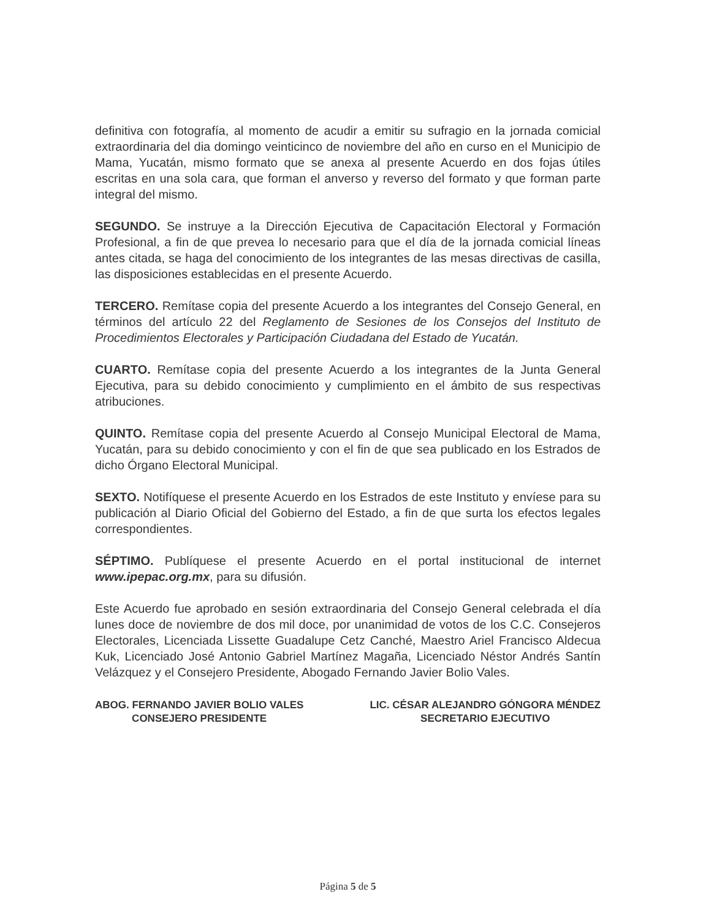definitiva con fotografía, al momento de acudir a emitir su sufragio en la jornada comicial extraordinaria del dia domingo veinticinco de noviembre del año en curso en el Municipio de Mama, Yucatán, mismo formato que se anexa al presente Acuerdo en dos fojas útiles escritas en una sola cara, que forman el anverso y reverso del formato y que forman parte integral del mismo.
SEGUNDO. Se instruye a la Dirección Ejecutiva de Capacitación Electoral y Formación Profesional, a fin de que prevea lo necesario para que el día de la jornada comicial líneas antes citada, se haga del conocimiento de los integrantes de las mesas directivas de casilla, las disposiciones establecidas en el presente Acuerdo.
TERCERO. Remítase copia del presente Acuerdo a los integrantes del Consejo General, en términos del artículo 22 del Reglamento de Sesiones de los Consejos del Instituto de Procedimientos Electorales y Participación Ciudadana del Estado de Yucatán.
CUARTO. Remítase copia del presente Acuerdo a los integrantes de la Junta General Ejecutiva, para su debido conocimiento y cumplimiento en el ámbito de sus respectivas atribuciones.
QUINTO. Remítase copia del presente Acuerdo al Consejo Municipal Electoral de Mama, Yucatán, para su debido conocimiento y con el fin de que sea publicado en los Estrados de dicho Órgano Electoral Municipal.
SEXTO. Notifíquese el presente Acuerdo en los Estrados de este Instituto y envíese para su publicación al Diario Oficial del Gobierno del Estado, a fin de que surta los efectos legales correspondientes.
SÉPTIMO. Publíquese el presente Acuerdo en el portal institucional de internet www.ipepac.org.mx, para su difusión.
Este Acuerdo fue aprobado en sesión extraordinaria del Consejo General celebrada el día lunes doce de noviembre de dos mil doce, por unanimidad de votos de los C.C. Consejeros Electorales, Licenciada Lissette Guadalupe Cetz Canché, Maestro Ariel Francisco Aldecua Kuk, Licenciado José Antonio Gabriel Martínez Magaña, Licenciado Néstor Andrés Santín Velázquez y el Consejero Presidente, Abogado Fernando Javier Bolio Vales.
ABOG. FERNANDO JAVIER BOLIO VALES
CONSEJERO PRESIDENTE
LIC. CÉSAR ALEJANDRO GÓNGORA MÉNDEZ
SECRETARIO EJECUTIVO
Página 5 de 5